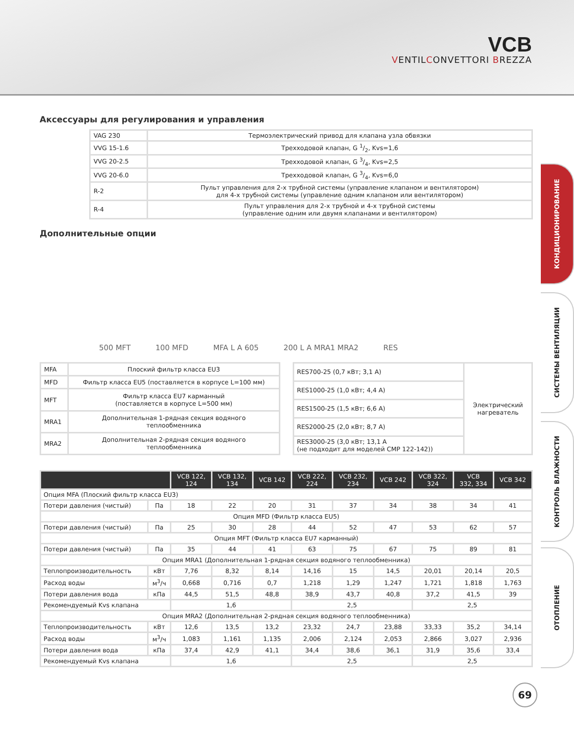VCB
VENTILCONVETTORI BREZZA
КОНДИЦИОНИРОВАНИЕ
СИСТЕМЫ ВЕНТИЛЯЦИИ
КОНТРОЛЬ ВЛАЖНОСТИ
ОТОПЛЕНИЕ
Аксессуары для регулирования и управления
| VAG 230 | Термоэлектрический привод для клапана узла обвязки |
| VVG 15-1.6 | Трехходовой клапан, G 1/2, Kvs=1,6 |
| VVG 20-2.5 | Трехходовой клапан, G 3/4, Kvs=2,5 |
| VVG 20-6.0 | Трехходовой клапан, G 3/4, Kvs=6,0 |
| R-2 | Пульт управления для 2-х трубной системы (управление клапаном и вентилятором) для 4-х трубной системы (управление одним клапаном или вентилятором) |
| R-4 | Пульт управления для 2-х трубной и 4-х трубной системы (управление одним или двумя клапанами и вентилятором) |
Дополнительные опции
500 MFT 100 MFD MFA L A 605 200 L A MRA1 MRA2 RES
| MFA | Плоский фильтр класса EU3 |
| MFD | Фильтр класса EU5 (поставляется в корпусе L=100 мм) |
| MFT | Фильтр класса EU7 карманный (поставляется в корпусе L=500 мм) |
| MRA1 | Дополнительная 1-рядная секция водяного теплообменника |
| MRA2 | Дополнительная 2-рядная секция водяного теплообменника |
| RES700-25 (0,7 кВт; 3,1 А) | Электрический нагреватель |
| RES1000-25 (1,0 кВт; 4,4 А) | |
| RES1500-25 (1,5 кВт; 6,6 А) | |
| RES2000-25 (2,0 кВт; 8,7 А) | |
| RES3000-25 (3,0 кВт; 13,1 А (не подходит для моделей CMP 122-142)) | |
| | | VCB 122, 124 | VCB 132, 134 | VCB 142 | VCB 222, 224 | VCB 232, 234 | VCB 242 | VCB 322, 324 | VCB 332, 334 | VCB 342 |
| --- | --- | --- | --- | --- | --- | --- | --- | --- | --- | --- |
| Опция MFA (Плоский фильтр класса EU3) | | | | | | | | | | |
| Потери давления (чистый) | Па | 18 | 22 | 20 | 31 | 37 | 34 | 38 | 34 | 41 |
| Опция MFD (Фильтр класса EU5) | | | | | | | | | | |
| Потери давления (чистый) | Па | 25 | 30 | 28 | 44 | 52 | 47 | 53 | 62 | 57 |
| Опция MFT (Фильтр класса EU7 карманный) | | | | | | | | | | |
| Потери давления (чистый) | Па | 35 | 44 | 41 | 63 | 75 | 67 | 75 | 89 | 81 |
| Опция MRA1 (Дополнительная 1-рядная секция водяного теплообменника) | | | | | | | | | | |
| Теплопроизводительность | кВт | 7,76 | 8,32 | 8,14 | 14,16 | 15 | 14,5 | 20,01 | 20,14 | 20,5 |
| Расход воды | м<sup>3</sup>/ч | 0,668 | 0,716 | 0,7 | 1,218 | 1,29 | 1,247 | 1,721 | 1,818 | 1,763 |
| Потери давления вода | кПа | 44,5 | 51,5 | 48,8 | 38,9 | 43,7 | 40,8 | 37,2 | 41,5 | 39 |
| Рекомендуемый Kvs клапана | | 1,6 | | | 2,5 | | | 2,5 | | |
| Опция MRA2 (Дополнительная 2-рядная секция водяного теплообменника) | | | | | | | | | | |
| Теплопроизводительность | кВт | 12,6 | 13,5 | 13,2 | 23,32 | 24,7 | 23,88 | 33,33 | 35,2 | 34,14 |
| Расход воды | м<sup>3</sup>/ч | 1,083 | 1,161 | 1,135 | 2,006 | 2,124 | 2,053 | 2,866 | 3,027 | 2,936 |
| Потери давления вода | кПа | 37,4 | 42,9 | 41,1 | 34,4 | 38,6 | 36,1 | 31,9 | 35,6 | 33,4 |
| Рекомендуемый Kvs клапана | | 1,6 | | | 2,5 | | | 2,5 | | |
69